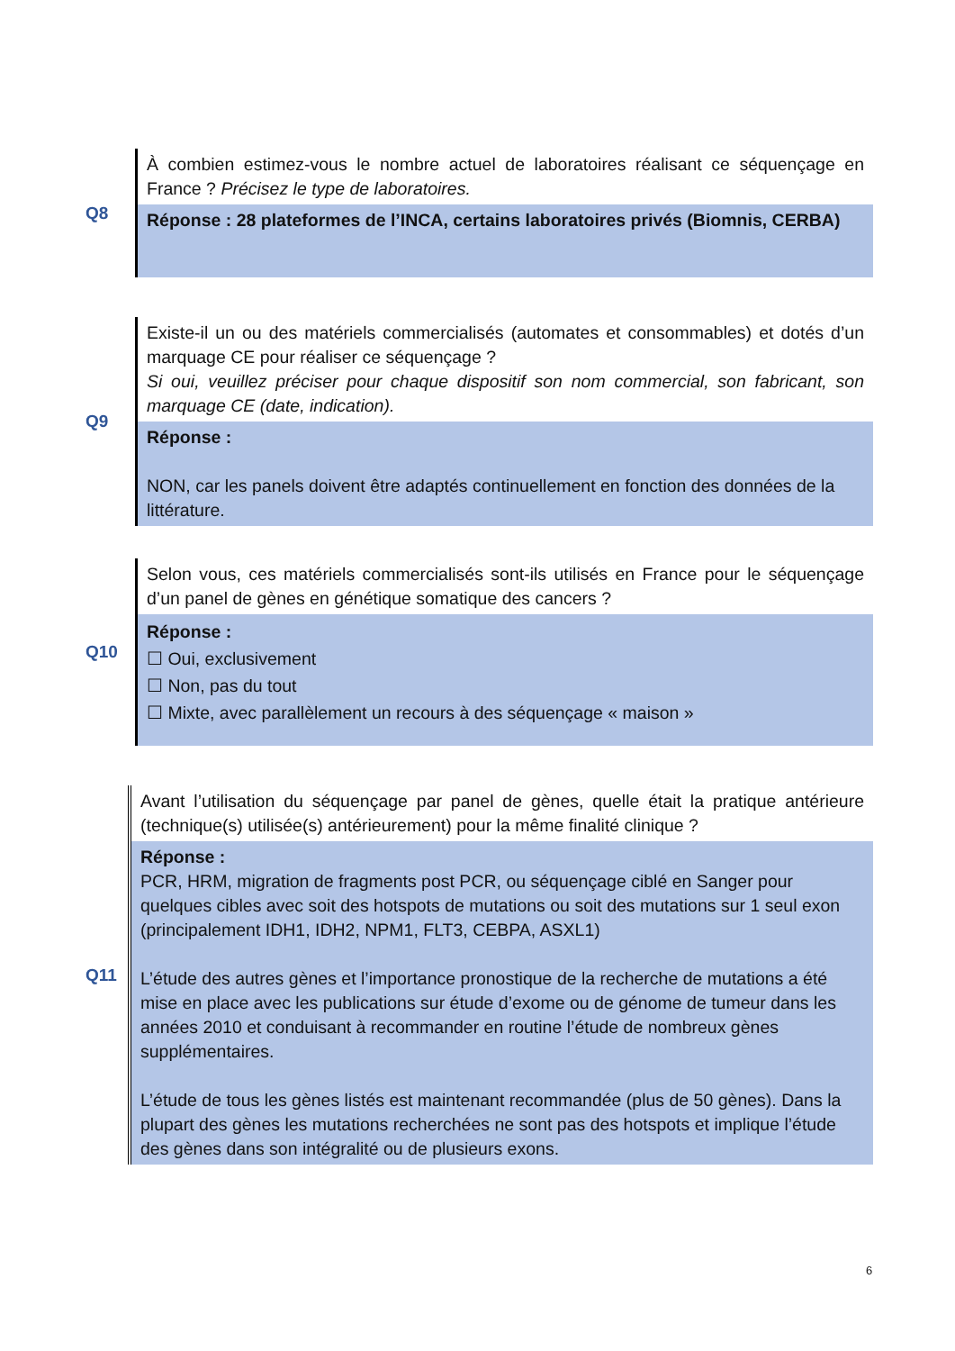| Q8 | À combien estimez-vous le nombre actuel de laboratoires réalisant ce séquençage en France ? Précisez le type de laboratoires. Réponse : 28 plateformes de l’INCA, certains laboratoires privés (Biomnis, CERBA) |
| Q9 | Existe-il un ou des matériels commercialisés (automates et consommables) et dotés d’un marquage CE pour réaliser ce séquençage ? Si oui, veuillez préciser pour chaque dispositif son nom commercial, son fabricant, son marquage CE (date, indication). Réponse : NON, car les panels doivent être adaptés continuellement en fonction des données de la littérature. |
| Q10 | Selon vous, ces matériels commercialisés sont-ils utilisés en France pour le séquençage d’un panel de gènes en génétique somatique des cancers ? Réponse : ☐ Oui, exclusivement ☐ Non, pas du tout ☐ Mixte, avec parallèlement un recours à des séquençage « maison » |
| Q11 | Avant l’utilisation du séquençage par panel de gènes, quelle était la pratique antérieure (technique(s) utilisée(s) antérieurement) pour la même finalité clinique ? Réponse : PCR, HRM, migration de fragments post PCR, ou séquençage ciblé en Sanger pour quelques cibles avec soit des hotspots de mutations ou soit des mutations sur 1 seul exon (principalement IDH1, IDH2, NPM1, FLT3, CEBPA, ASXL1) L’étude des autres gènes et l’importance pronostique de la recherche de mutations a été mise en place avec les publications sur étude d’exome ou de génome de tumeur dans les années 2010 et conduisant à recommander en routine l’étude de nombreux gènes supplémentaires. L’étude de tous les gènes listés est maintenant recommandée (plus de 50 gènes). Dans la plupart des gènes les mutations recherchées ne sont pas des hotspots et implique l’étude des gènes dans son intégralité ou de plusieurs exons. |
6